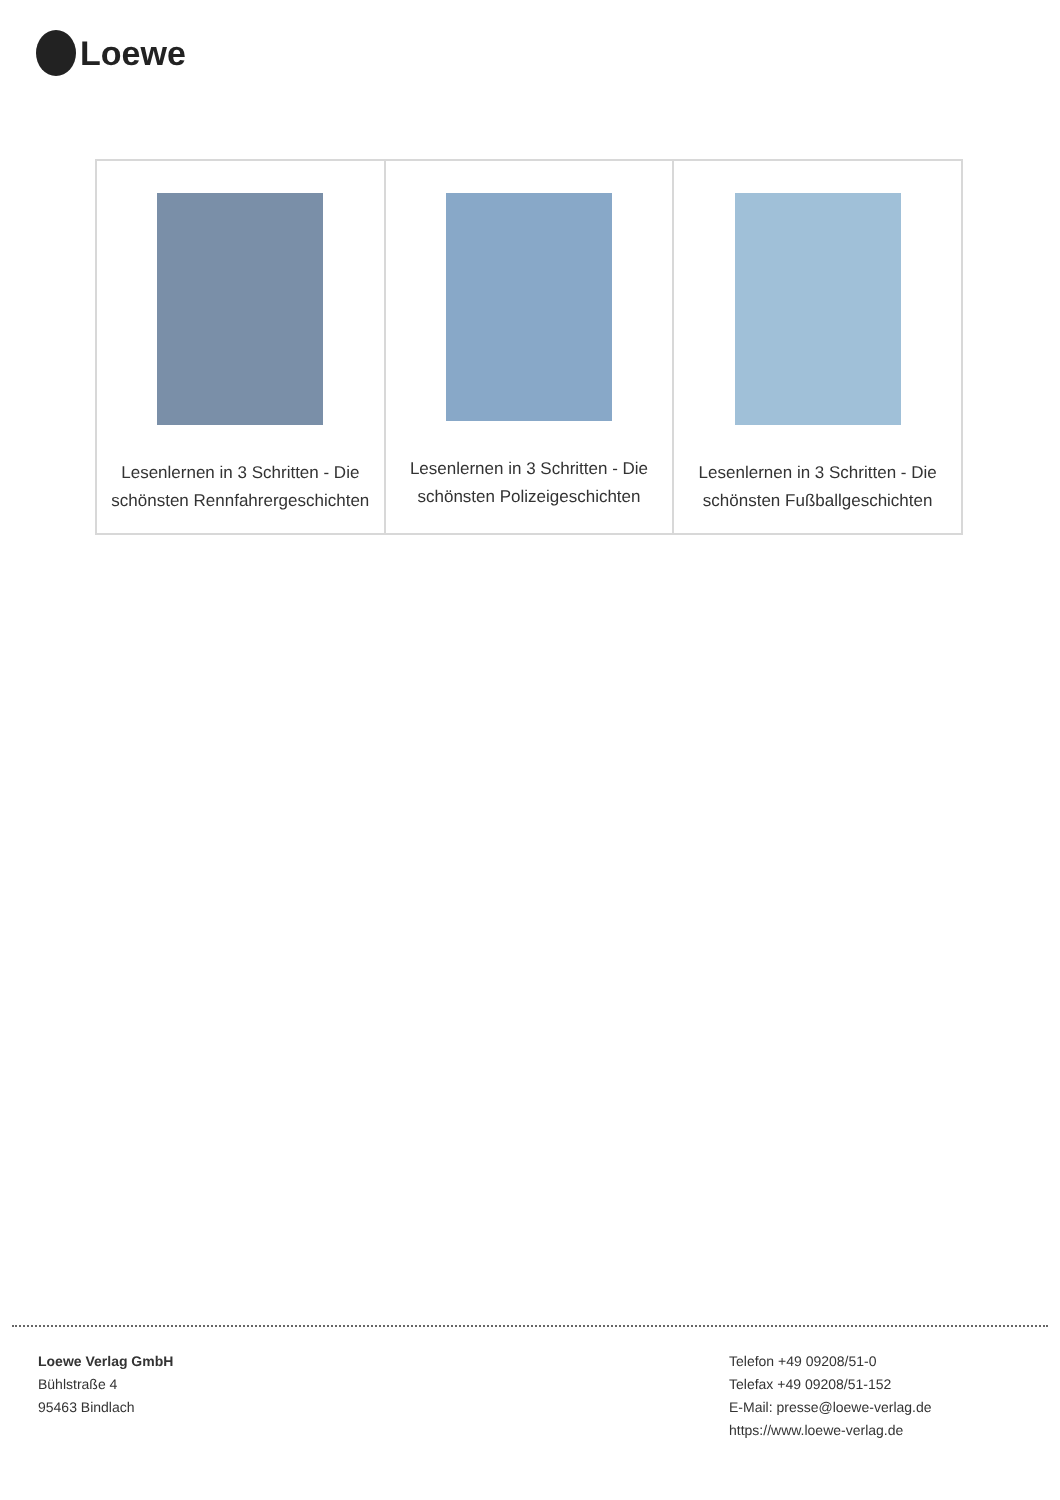Loewe
| Lesenlernen in 3 Schritten - Die schönsten Rennfahrergeschichten | Lesenlernen in 3 Schritten - Die schönsten Polizeigeschichten | Lesenlernen in 3 Schritten - Die schönsten Fußballgeschichten |
Loewe Verlag GmbH
Bühlstraße 4
95463 Bindlach
Telefon +49 09208/51-0
Telefax +49 09208/51-152
E-Mail: presse@loewe-verlag.de
https://www.loewe-verlag.de